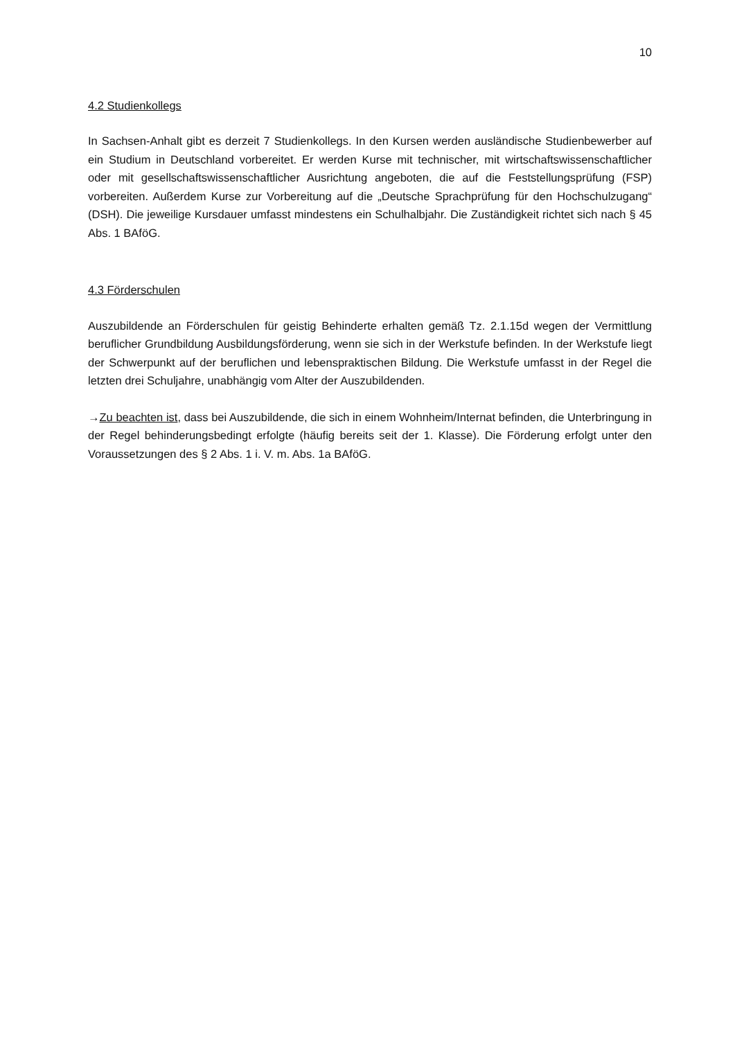10
4.2 Studienkollegs
In Sachsen-Anhalt gibt es derzeit 7 Studienkollegs. In den Kursen werden ausländische Studienbewerber auf ein Studium in Deutschland vorbereitet. Er werden Kurse mit technischer, mit wirtschaftswissenschaftlicher oder mit gesellschaftswissenschaftlicher Ausrichtung angeboten, die auf die Feststellungsprüfung (FSP) vorbereiten. Außerdem Kurse zur Vorbereitung auf die „Deutsche Sprachprüfung für den Hochschulzugang“ (DSH). Die jeweilige Kursdauer umfasst mindestens ein Schulhalbjahr. Die Zuständigkeit richtet sich nach § 45 Abs. 1 BAföG.
4.3 Förderschulen
Auszubildende an Förderschulen für geistig Behinderte erhalten gemäß Tz. 2.1.15d wegen der Vermittlung beruflicher Grundbildung Ausbildungsförderung, wenn sie sich in der Werkstufe befinden. In der Werkstufe liegt der Schwerpunkt auf der beruflichen und lebenspraktischen Bildung. Die Werkstufe umfasst in der Regel die letzten drei Schuljahre, unabhängig vom Alter der Auszubildenden.
→Zu beachten ist, dass bei Auszubildende, die sich in einem Wohnheim/Internat befinden, die Unterbringung in der Regel behinderungsbedingt erfolgte (häufig bereits seit der 1. Klasse). Die Förderung erfolgt unter den Voraussetzungen des § 2 Abs. 1 i. V. m. Abs. 1a BAföG.